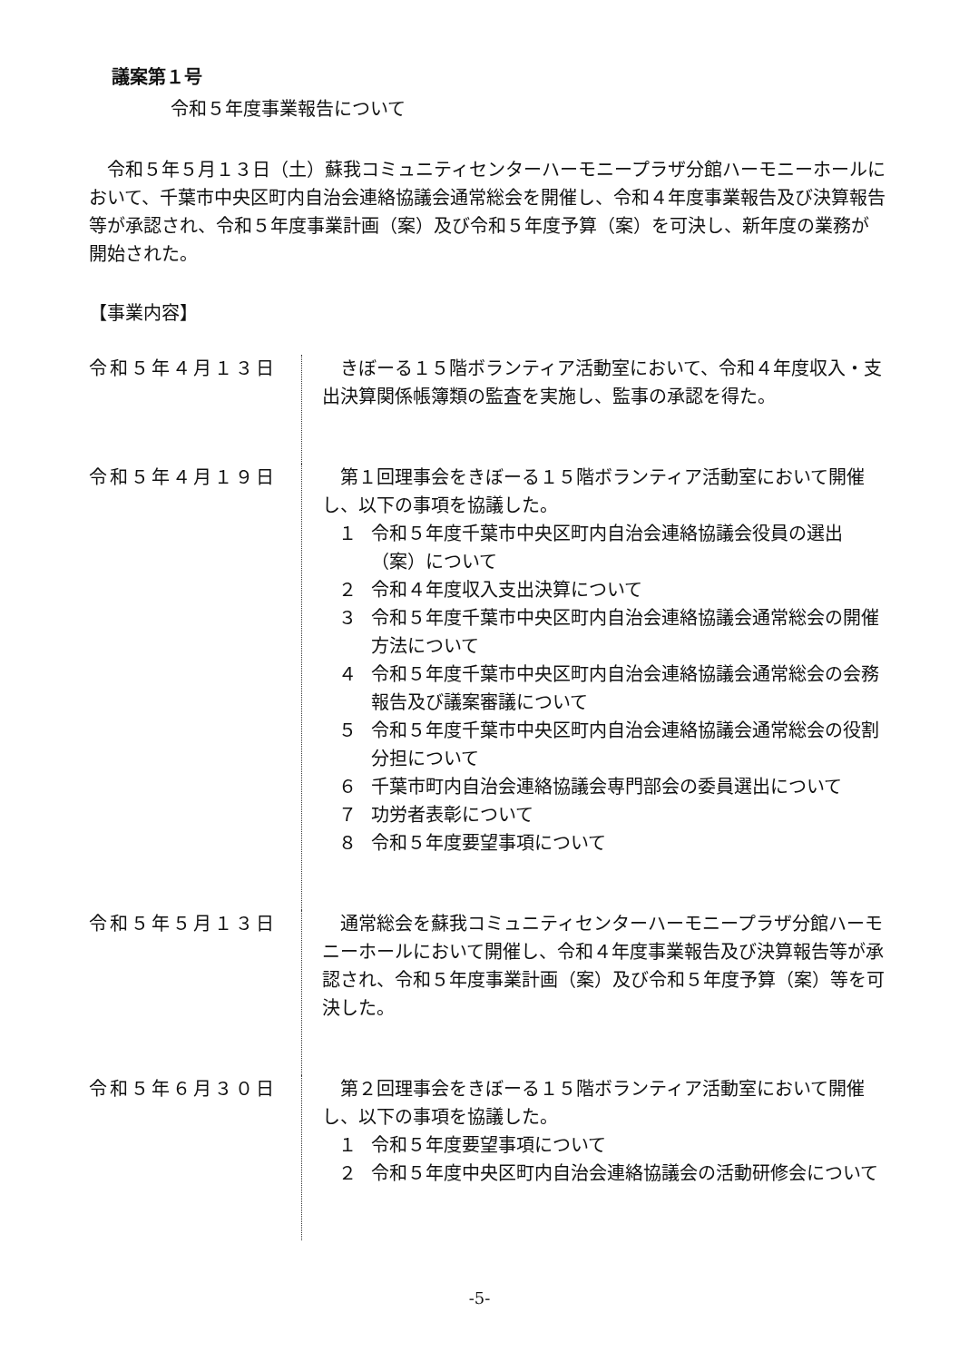議案第１号
令和５年度事業報告について
令和５年５月１３日（土）蘇我コミュニティセンターハーモニープラザ分館ハーモニーホールにおいて、千葉市中央区町内自治会連絡協議会通常総会を開催し、令和４年度事業報告及び決算報告等が承認され、令和５年度事業計画（案）及び令和５年度予算（案）を可決し、新年度の業務が開始された。
【事業内容】
令和５年４月１３日 きぼーる１５階ボランティア活動室において、令和４年度収入・支出決算関係帳簿類の監査を実施し、監事の承認を得た。
令和５年４月１９日 第１回理事会をきぼーる１５階ボランティア活動室において開催し、以下の事項を協議した。
１ 令和５年度千葉市中央区町内自治会連絡協議会役員の選出（案）について
２ 令和４年度収入支出決算について
３ 令和５年度千葉市中央区町内自治会連絡協議会通常総会の開催方法について
４ 令和５年度千葉市中央区町内自治会連絡協議会通常総会の会務報告及び議案審議について
５ 令和５年度千葉市中央区町内自治会連絡協議会通常総会の役割分担について
６ 千葉市町内自治会連絡協議会専門部会の委員選出について
７ 功労者表彰について
８ 令和５年度要望事項について
令和５年５月１３日 通常総会を蘇我コミュニティセンターハーモニープラザ分館ハーモニーホールにおいて開催し、令和４年度事業報告及び決算報告等が承認され、令和５年度事業計画（案）及び令和５年度予算（案）等を可決した。
令和５年６月３０日 第２回理事会をきぼーる１５階ボランティア活動室において開催し、以下の事項を協議した。
１ 令和５年度要望事項について
２ 令和５年度中央区町内自治会連絡協議会の活動研修会について
-5-